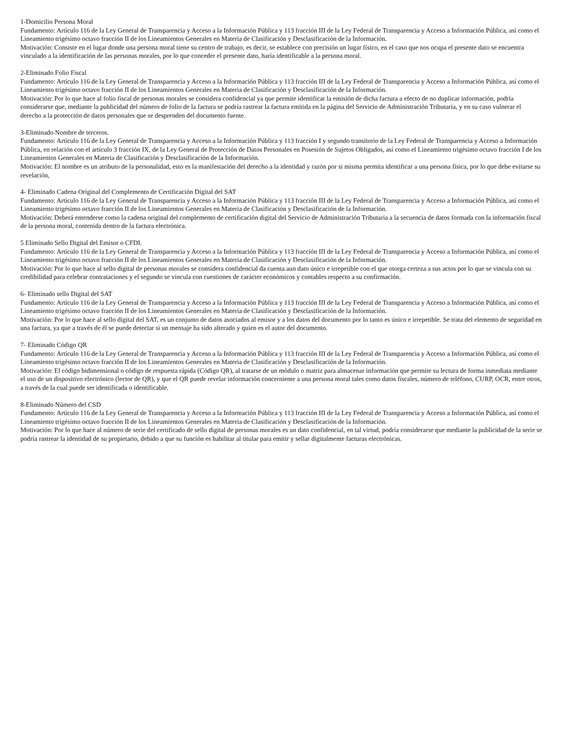1-Domicilio Persona Moral
Fundamento: Artículo 116 de la Ley General de Transparencia y Acceso a la Información Pública y 113 fracción III de la Ley Federal de Transparencia y Acceso a Información Pública, así como el Lineamiento trigésimo octavo fracción II de los Lineamientos Generales en Materia de Clasificación y Desclasificación de la Información.
Motivación: Consiste en el lugar donde una persona moral tiene su centro de trabajo, es decir, se establece con precisión un lugar físico, en el caso que nos ocupa el presente dato se encuentra vinculado a la identificación de las personas morales, por lo que conceder el presente dato, haría identificable a la persona moral.
2-Eliminado Folio Fiscal
Fundamento: Artículo 116 de la Ley General de Transparencia y Acceso a la Información Pública y 113 fracción III de la Ley Federal de Transparencia y Acceso a Información Pública, así como el Lineamiento trigésimo octavo fracción II de los Lineamientos Generales en Materia de Clasificación y Desclasificación de la Información.
Motivación: Por lo que hace al folio fiscal de personas morales se considera confidencial ya que permite identificar la emisión de dicha factura a efecto de no duplicar información, podría considerarse que, mediante la publicidad del número de folio de la factura se podría rastrear la factura emitida en la página del Servicio de Administración Tributaria, y en su caso vulnerar el derecho a la protección de datos personales que se desprenden del documento fuente.
3-Eliminado Nombre de terceros.
Fundamento: Artículo 116 de la Ley General de Transparencia y Acceso a la Información Pública y 113 fracción I y segundo transitorio de la Ley Federal de Transparencia y Acceso a Información Pública, en relación con el artículo 3 fracción IX, de la Ley General de Protección de Datos Personales en Posesión de Sujetos Obligados, así como el Lineamiento trigésimo octavo fracción I de los Lineamientos Generales en Materia de Clasificación y Desclasificación de la Información.
Motivación: El nombre es un atributo de la personalidad, esto es la manifestación del derecho a la identidad y razón por si misma permita identificar a una persona física, por lo que debe evitarse su revelación,
4- Eliminado Cadena Original del Complemento de Certificación Digital del SAT
Fundamento: Artículo 116 de la Ley General de Transparencia y Acceso a la Información Pública y 113 fracción III de la Ley Federal de Transparencia y Acceso a Información Pública, así como el Lineamiento trigésimo octavo fracción II de los Lineamientos Generales en Materia de Clasificación y Desclasificación de la Información.
Motivación: Deberá entenderse como la cadena original del complemento de certificación digital del Servicio de Administración Tributaria a la secuencia de datos formada con la información fiscal de la persona moral, contenida dentro de la factura electrónica.
5 Eliminado Sello Digital del Emisor o CFDI.
Fundamento: Artículo 116 de la Ley General de Transparencia y Acceso a la Información Pública y 113 fracción III de la Ley Federal de Transparencia y Acceso a Información Pública, así como el Lineamiento trigésimo octavo fracción II de los Lineamientos Generales en Materia de Clasificación y Desclasificación de la Información.
Motivación: Por lo que hace al sello digital de personas morales se considera confidencial da cuenta aun dato único e irrepetible con el que otorga certeza a sus actos por lo que se vincula con su credibilidad para celebrar contrataciones y el segundo se vincula con cuestiones de carácter económicos y contables respecto a su confirmación.
6- Eliminado sello Digital del SAT
Fundamento: Artículo 116 de la Ley General de Transparencia y Acceso a la Información Pública y 113 fracción III de la Ley Federal de Transparencia y Acceso a Información Pública, así como el Lineamiento trigésimo octavo fracción II de los Lineamientos Generales en Materia de Clasificación y Desclasificación de la Información.
Motivación: Por lo que hace al sello digital del SAT, es un conjunto de datos asociados al emisor y a los datos del documento por lo tanto es único e irrepetible. Se trata del elemento de seguridad en una factura, ya que a través de él se puede detectar si un mensaje ha sido alterado y quien es el autor del documento.
7- Eliminado Código QR
Fundamento: Artículo 116 de la Ley General de Transparencia y Acceso a la Información Pública y 113 fracción III de la Ley Federal de Transparencia y Acceso a Información Pública, así como el Lineamiento trigésimo octavo fracción II de los Lineamientos Generales en Materia de Clasificación y Desclasificación de la Información.
Motivación: El código bidimensional o código de respuesta rápida (Código QR), al tratarse de un módulo o matriz para almacenar información que permite su lectura de forma inmediata mediante el uso de un dispositivo electrónico (lector de QR), y que el QR puede revelar información concerniente a una persona moral tales como datos fiscales, número de teléfono, CURP, OCR, entre otros, a través de la cual puede ser identificada o identificable.
8-Eliminado Número del CSD
Fundamento: Artículo 116 de la Ley General de Transparencia y Acceso a la Información Pública y 113 fracción III de la Ley Federal de Transparencia y Acceso a Información Pública, así como el Lineamiento trigésimo octavo fracción II de los Lineamientos Generales en Materia de Clasificación y Desclasificación de la Información.
Motivación: Por lo que hace al número de serie del certificado de sello digital de personas morales es un dato confidencial, en tal virtud, podría considerarse que mediante la publicidad de la serie se podría rastrear la identidad de su propietario, debido a que su función es habilitar al titular para emitir y sellar digitalmente facturas electrónicas.